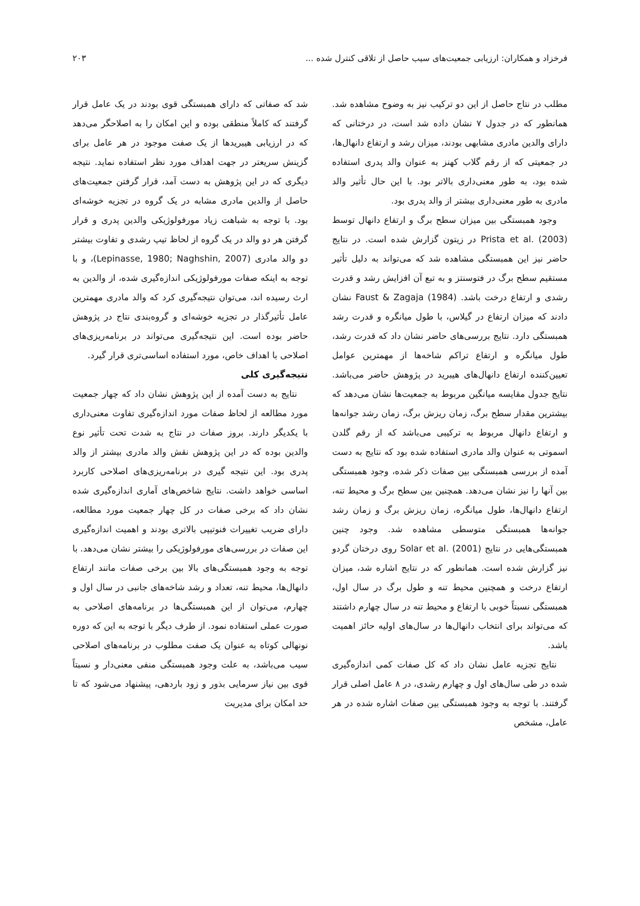فرخزاد و همکاران: ارزیابی جمعیت‌های سیب حاصل از تلاقی کنترل شده ... ۲۰۳
مطلب در نتاج حاصل از این دو ترکیب نیز به وضوح مشاهده شد. همانطور که در جدول ۷ نشان داده شد است، در درختانی که دارای والدین مادری مشابهی بودند، میزان رشد و ارتفاع دانهال‌ها، در جمعیتی که از رقم گلاب کهنز به عنوان والد پدری استفاده شده بود، به طور معنی‌داری بالاتر بود. با این حال تأثیر والد مادری به طور معنی‌داری بیشتر از والد پدری بود.
وجود همبستگی بین میزان سطح برگ و ارتفاع دانهال توسط Prista et al. (2003) در زیتون گزارش شده است. در نتایج حاضر نیز این همبستگی مشاهده شد که می‌تواند به دلیل تأثیر مستقیم سطح برگ در فتوسنتز و به تبع آن افزایش رشد و قدرت رشدی و ارتفاع درخت باشد. Faust & Zagaja (1984) نشان دادند که میزان ارتفاع در گیلاس، با طول میانگره و قدرت رشد همبستگی دارد. نتایج بررسی‌های حاضر نشان داد که قدرت رشد، طول میانگره و ارتفاع تراکم شاخه‌ها از مهمترین عوامل تعیین‌کننده ارتفاع دانهال‌های هیبرید در پژوهش حاضر می‌باشد. نتایج جدول مقایسه میانگین مربوط به جمعیت‌ها نشان می‌دهد که بیشترین مقدار سطح برگ، زمان ریزش برگ، زمان رشد جوانه‌ها و ارتفاع دانهال مربوط به ترکیبی می‌باشد که از رقم گلدن اسموتی به عنوان والد مادری استفاده شده بود که نتایج به دست آمده از بررسی همبستگی بین صفات ذکر شده، وجود همبستگی بین آنها را نیز نشان می‌دهد. همچنین بین سطح برگ و محیط تنه، ارتفاع دانهال‌ها، طول میانگره، زمان ریزش برگ و زمان رشد جوانه‌ها همبستگی متوسطی مشاهده شد. وجود چنین همبستگی‌هایی در نتایج Solar et al. (2001) روی درختان گردو نیز گزارش شده است. همانطور که در نتایج اشاره شد، میزان ارتفاع درخت و همچنین محیط تنه و طول برگ در سال اول، همبستگی نسبتاً خوبی با ارتفاع و محیط تنه در سال چهارم داشتند که می‌تواند برای انتخاب دانهال‌ها در سال‌های اولیه حائز اهمیت باشد.
نتایج تجزیه عامل نشان داد که کل صفات کمی اندازه‌گیری شده در طی سال‌های اول و چهارم رشدی، در ۸ عامل اصلی قرار گرفتند. با توجه به وجود همبستگی بین صفات اشاره شده در هر عامل، مشخص
شد که صفاتی که دارای همبستگی قوی بودند در یک عامل قرار گرفتند که کاملاً منطقی بوده و این امکان را به اصلاحگر می‌دهد که در ارزیابی هیبریدها از یک صفت موجود در هر عامل برای گزینش سریعتر در جهت اهداف مورد نظر استفاده نماید. نتیجه دیگری که در این پژوهش به دست آمد، قرار گرفتن جمعیت‌های حاصل از والدین مادری مشابه در یک گروه در تجزیه خوشه‌ای بود. با توجه به شباهت زیاد مورفولوژیکی والدین پدری و قرار گرفتن هر دو والد در یک گروه از لحاظ تیپ رشدی و تفاوت بیشتر دو والد مادری (Lepinasse, 1980; Naghshin, 2007)، و با توجه به اینکه صفات مورفولوژیکی اندازه‌گیری شده، از والدین به ارث رسیده اند، می‌توان نتیجه‌گیری کرد که والد مادری مهمترین عامل تأثیرگذار در تجزیه خوشه‌ای و گروه‌بندی نتاج در پژوهش حاضر بوده است. این نتیجه‌گیری می‌تواند در برنامه‌ریزی‌های اصلاحی با اهداف خاص، مورد استفاده اساسی‌تری قرار گیرد.
نتیجه‌گیری کلی
نتایج به دست آمده از این پژوهش نشان داد که چهار جمعیت مورد مطالعه از لحاظ صفات مورد اندازه‌گیری تفاوت معنی‌داری با یکدیگر دارند. بروز صفات در نتاج به شدت تحت تأثیر نوع والدین بوده که در این پژوهش نقش والد مادری بیشتر از والد پدری بود. این نتیجه گیری در برنامه‌ریزی‌های اصلاحی کاربرد اساسی خواهد داشت. نتایج شاخص‌های آماری اندازه‌گیری شده نشان داد که برخی صفات در کل چهار جمعیت مورد مطالعه، دارای ضریب تغییرات فنوتیپی بالاتری بودند و اهمیت اندازه‌گیری این صفات در بررسی‌های مورفولوژیکی را بیشتر نشان می‌دهد. با توجه به وجود همبستگی‌های بالا بین برخی صفات مانند ارتفاع دانهال‌ها، محیط تنه، تعداد و رشد شاخه‌های جانبی در سال اول و چهارم، می‌توان از این همبستگی‌ها در برنامه‌های اصلاحی به صورت عملی استفاده نمود. از طرف دیگر با توجه به این که دوره نونهالی کوتاه به عنوان یک صفت مطلوب در برنامه‌های اصلاحی سیب می‌باشد، به علت وجود همبستگی منفی معنی‌دار و نسبتاً قوی بین نیاز سرمایی بذور و زود باردهی، پیشنهاد می‌شود که تا حد امکان برای مدیریت